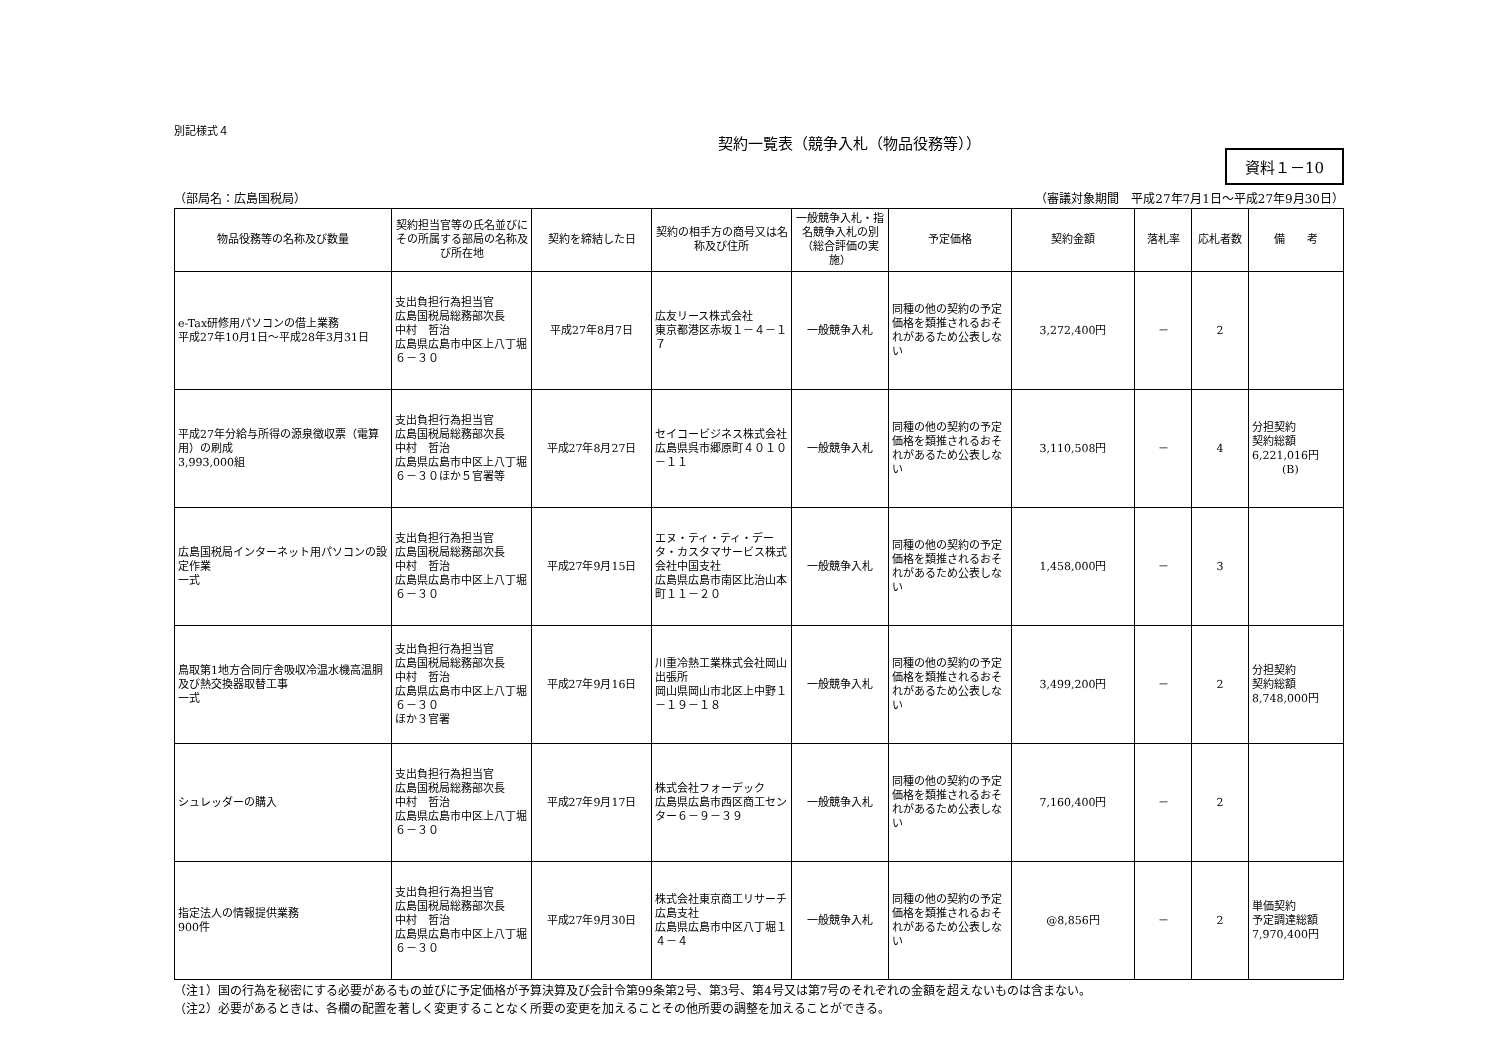別記様式４
契約一覧表（競争入札（物品役務等））
資料１－10
（部局名：広島国税局） （審議対象期間　平成27年7月1日～平成27年9月30日）
| 物品役務等の名称及び数量 | 契約担当官等の氏名並びにその所属する部局の名称及び所在地 | 契約を締結した日 | 契約の相手方の商号又は名称及び住所 | 一般競争入札・指名競争入札の別（総合評価の実施） | 予定価格 | 契約金額 | 落札率 | 応札者数 | 備 考 |
| --- | --- | --- | --- | --- | --- | --- | --- | --- | --- |
| e-Tax研修用パソコンの借上業務 平成27年10月1日～平成28年3月31日 | 支出負担行為担当官 広島国税局総務部次長 中村 哲治 広島県広島市中区上八丁堀６－３０ | 平成27年8月7日 | 広友リース株式会社 東京都港区赤坂１－４－１７ | 一般競争入札 | 同種の他の契約の予定価格を類推されるおそれがあるため公表しない | 3,272,400円 | － | 2 | |
| 平成27年分給与所得の源泉徴収票（電算用）の刷成 3,993,000組 | 支出負担行為担当官 広島国税局総務部次長 中村 哲治 広島県広島市中区上八丁堀６－３０ほか５官署等 | 平成27年8月27日 | セイコービジネス株式会社 広島県呉市郷原町４０１０－１１ | 一般競争入札 | 同種の他の契約の予定価格を類推されるおそれがあるため公表しない | 3,110,508円 | － | 4 | 分担契約 契約総額 6,221,016円 (B) |
| 広島国税局インターネット用パソコンの設定作業 一式 | 支出負担行為担当官 広島国税局総務部次長 中村 哲治 広島県広島市中区上八丁堀６－３０ | 平成27年9月15日 | エヌ・ティ・ティ・データ・カスタマサービス株式会社中国支社 広島県広島市南区比治山本町１１－２０ | 一般競争入札 | 同種の他の契約の予定価格を類推されるおそれがあるため公表しない | 1,458,000円 | － | 3 | |
| 鳥取第1地方合同庁舎吸収冷温水機高温胴及び熱交換器取替工事 一式 | 支出負担行為担当官 広島国税局総務部次長 中村 哲治 広島県広島市中区上八丁堀６－３０ ほか３官署 | 平成27年9月16日 | 川重冷熱工業株式会社岡山出張所 岡山県岡山市北区上中野１－１９－１８ | 一般競争入札 | 同種の他の契約の予定価格を類推されるおそれがあるため公表しない | 3,499,200円 | － | 2 | 分担契約 契約総額 8,748,000円 |
| シュレッダーの購入 | 支出負担行為担当官 広島国税局総務部次長 中村 哲治 広島県広島市中区上八丁堀６－３０ | 平成27年9月17日 | 株式会社フォーデック 広島県広島市西区商工センター６－９－３９ | 一般競争入札 | 同種の他の契約の予定価格を類推されるおそれがあるため公表しない | 7,160,400円 | － | 2 | |
| 指定法人の情報提供業務 900件 | 支出負担行為担当官 広島国税局総務部次長 中村 哲治 広島県広島市中区上八丁堀６－３０ | 平成27年9月30日 | 株式会社東京商工リサーチ広島支社 広島県広島市中区八丁堀１４－４ | 一般競争入札 | 同種の他の契約の予定価格を類推されるおそれがあるため公表しない | @8,856円 | － | 2 | 単価契約 予定調達総額 7,970,400円 |
（注1）国の行為を秘密にする必要があるもの並びに予定価格が予算決算及び会計令第99条第2号、第3号、第4号又は第7号のそれぞれの金額を超えないものは含まない。
（注2）必要があるときは、各欄の配置を著しく変更することなく所要の変更を加えることその他所要の調整を加えることができる。